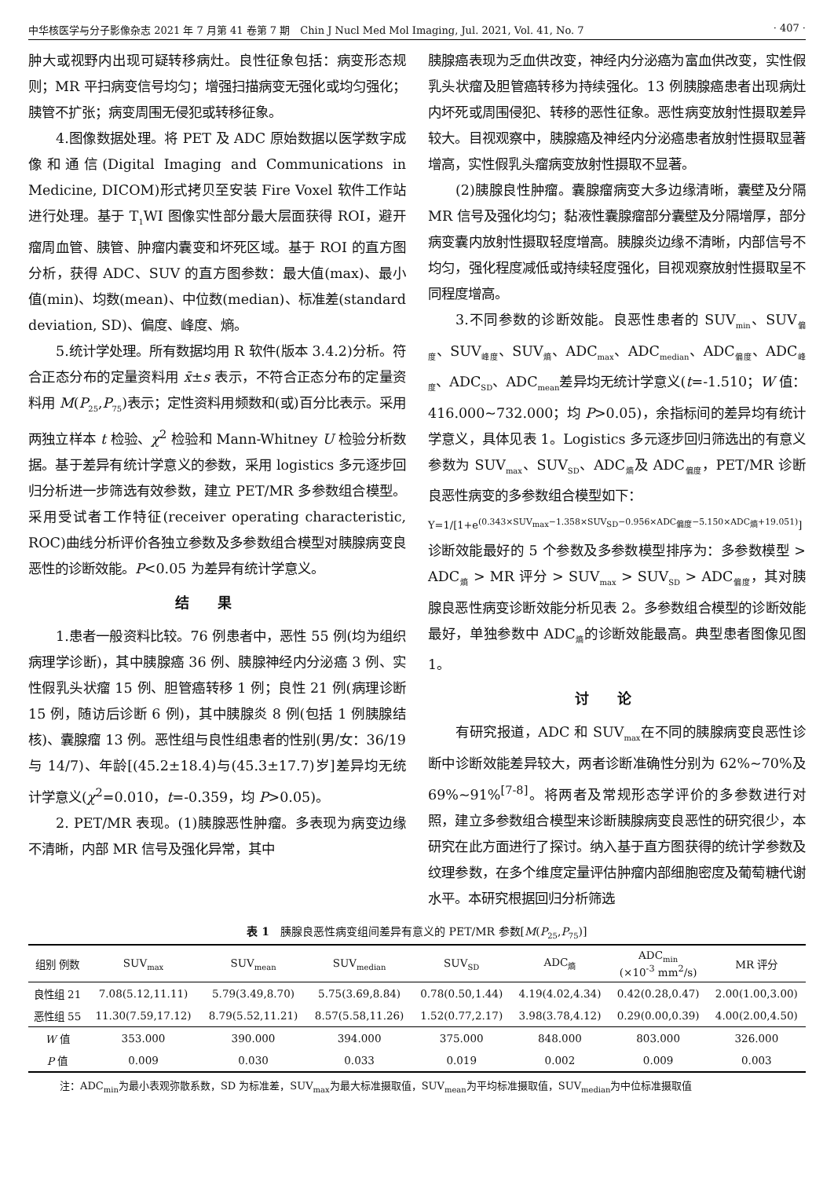中华核医学与分子影像杂志 2021 年 7 月第 41 卷第 7 期　Chin J Nucl Med Mol Imaging, Jul. 2021, Vol. 41, No. 7 · 407 ·
肿大或视野内出现可疑转移病灶。良性征象包括：病变形态规则；MR 平扫病变信号均匀；增强扫描病变无强化或均匀强化；胰管不扩张；病变周围无侵犯或转移征象。
4.图像数据处理。将 PET 及 ADC 原始数据以医学数字成像和通信(Digital Imaging and Communications in Medicine, DICOM)形式拷贝至安装 Fire Voxel 软件工作站进行处理。基于 T<sub>1</sub>WI 图像实性部分最大层面获得 ROI，避开瘤周血管、胰管、肿瘤内囊变和坏死区域。基于 ROI 的直方图分析，获得 ADC、SUV 的直方图参数：最大值(max)、最小值(min)、均数(mean)、中位数(median)、标准差(standard deviation, SD)、偏度、峰度、熵。
5.统计学处理。所有数据均用 R 软件(版本 3.4.2)分析。符合正态分布的定量资料用 x̄±s 表示，不符合正态分布的定量资料用 M(P<sub>25</sub>,P<sub>75</sub>)表示；定性资料用频数和(或)百分比表示。采用两独立样本 t 检验、χ<sup>2</sup> 检验和 Mann-Whitney U 检验分析数据。基于差异有统计学意义的参数，采用 logistics 多元逐步回归分析进一步筛选有效参数，建立 PET/MR 多参数组合模型。采用受试者工作特征(receiver operating characteristic, ROC)曲线分析评价各独立参数及多参数组合模型对胰腺病变良恶性的诊断效能。P<0.05 为差异有统计学意义。
结果
1.患者一般资料比较。76 例患者中，恶性 55 例(均为组织病理学诊断)，其中胰腺癌 36 例、胰腺神经内分泌癌 3 例、实性假乳头状瘤 15 例、胆管癌转移 1 例；良性 21 例(病理诊断 15 例，随访后诊断 6 例)，其中胰腺炎 8 例(包括 1 例胰腺结核)、囊腺瘤 13 例。恶性组与良性组患者的性别(男/女：36/19 与 14/7)、年龄[(45.2±18.4)与(45.3±17.7)岁]差异均无统计学意义(χ<sup>2</sup>=0.010，t=-0.359，均 P>0.05)。
2. PET/MR 表现。(1)胰腺恶性肿瘤。多表现为病变边缘不清晰，内部 MR 信号及强化异常，其中
胰腺癌表现为乏血供改变，神经内分泌癌为富血供改变，实性假乳头状瘤及胆管癌转移为持续强化。13 例胰腺癌患者出现病灶内坏死或周围侵犯、转移的恶性征象。恶性病变放射性摄取差异较大。目视观察中，胰腺癌及神经内分泌癌患者放射性摄取显著增高，实性假乳头瘤病变放射性摄取不显著。
(2)胰腺良性肿瘤。囊腺瘤病变大多边缘清晰，囊壁及分隔 MR 信号及强化均匀；黏液性囊腺瘤部分囊壁及分隔增厚，部分病变囊内放射性摄取轻度增高。胰腺炎边缘不清晰，内部信号不均匀，强化程度减低或持续轻度强化，目视观察放射性摄取呈不同程度增高。
3.不同参数的诊断效能。良恶性患者的 SUV<sub>min</sub>、SUV<sub>偏度</sub>、SUV<sub>峰度</sub>、SUV<sub>熵</sub>、ADC<sub>max</sub>、ADC<sub>median</sub>、ADC<sub>偏度</sub>、ADC<sub>峰度</sub>、ADC<sub>SD</sub>、ADC<sub>mean</sub>差异均无统计学意义(t=-1.510；W 值：416.000~732.000；均 P>0.05)，余指标间的差异均有统计学意义，具体见表 1。Logistics 多元逐步回归筛选出的有意义参数为 SUV<sub>max</sub>、SUV<sub>SD</sub>、ADC<sub>熵</sub>及 ADC<sub>偏度</sub>，PET/MR 诊断良恶性病变的多参数组合模型如下：
Y=1/[1+e<sup>(0.343×SUV<sub>max</sub>−1.358×SUV<sub>SD</sub>−0.956×ADC<sub>偏度</sub>−5.150×ADC<sub>熵</sub>+19.051)</sup>]
诊断效能最好的 5 个参数及多参数模型排序为：多参数模型 > ADC<sub>熵</sub> > MR 评分 > SUV<sub>max</sub> > SUV<sub>SD</sub> > ADC<sub>偏度</sub>，其对胰腺良恶性病变诊断效能分析见表 2。多参数组合模型的诊断效能最好，单独参数中 ADC<sub>熵</sub>的诊断效能最高。典型患者图像见图 1。
讨论
有研究报道，ADC 和 SUV<sub>max</sub>在不同的胰腺病变良恶性诊断中诊断效能差异较大，两者诊断准确性分别为 62%~70%及 69%~91%<sup>[7-8]</sup>。将两者及常规形态学评价的多参数进行对照，建立多参数组合模型来诊断胰腺病变良恶性的研究很少，本研究在此方面进行了探讨。纳入基于直方图获得的统计学参数及纹理参数，在多个维度定量评估肿瘤内部细胞密度及葡萄糖代谢水平。本研究根据回归分析筛选
表 1　胰腺良恶性病变组间差异有意义的 PET/MR 参数[M(P<sub>25</sub>,P<sub>75</sub>)]
| 组别 例数 | SUV<sub>max</sub> | SUV<sub>mean</sub> | SUV<sub>median</sub> | SUV<sub>SD</sub> | ADC<sub>熵</sub> | ADC<sub>min</sub> (×10<sup>-3</sup> mm<sup>2</sup>/s) | MR 评分 |
| --- | --- | --- | --- | --- | --- | --- | --- |
| 良性组 21 | 7.08(5.12,11.11) | 5.79(3.49,8.70) | 5.75(3.69,8.84) | 0.78(0.50,1.44) | 4.19(4.02,4.34) | 0.42(0.28,0.47) | 2.00(1.00,3.00) |
| 恶性组 55 | 11.30(7.59,17.12) | 8.79(5.52,11.21) | 8.57(5.58,11.26) | 1.52(0.77,2.17) | 3.98(3.78,4.12) | 0.29(0.00,0.39) | 4.00(2.00,4.50) |
| W 值 | 353.000 | 390.000 | 394.000 | 375.000 | 848.000 | 803.000 | 326.000 |
| P 值 | 0.009 | 0.030 | 0.033 | 0.019 | 0.002 | 0.009 | 0.003 |
注：ADC<sub>min</sub>为最小表观弥散系数，SD 为标准差，SUV<sub>max</sub>为最大标准摄取值，SUV<sub>mean</sub>为平均标准摄取值，SUV<sub>median</sub>为中位标准摄取值